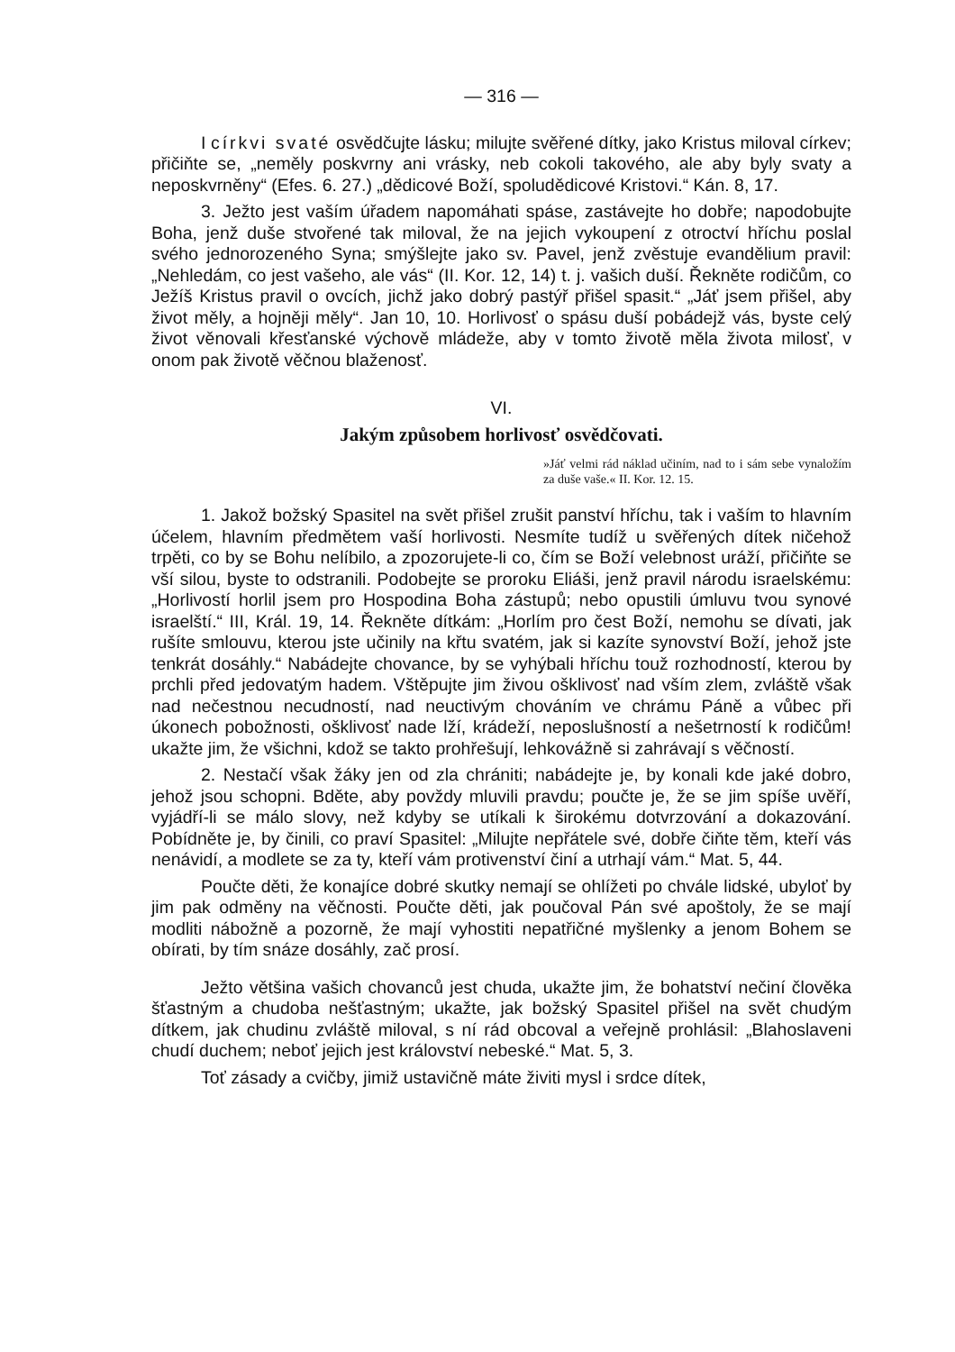— 316 —
I církvi svaté osvědčujte lásku; milujte svěřené dítky, jako Kristus miloval církev; přičiňte se, „neměly poskvrny ani vrásky, neb cokoli takového, ale aby byly svaty a neposkvrněny“ (Efes. 6. 27.) „dědicové Boží, spoludědicové Kristovi.“ Kán. 8, 17.
3. Ježto jest vaším úřadem napomáhati spáse, zastávejte ho dobře; napodobujte Boha, jenž duše stvořené tak miloval, že na jejich vykoupení z otroctví hříchu poslal svého jednorozeného Syna; smýšlejte jako sv. Pavel, jenž zvěstuje evandělium pravil: „Nehledám, co jest vašeho, ale vás“ (II. Kor. 12, 14) t. j. vašich duší. Řekněte rodičům, co Ježíš Kristus pravil o ovcích, jichž jako dobrý pastýř přišel spasit.“ „Jáť jsem přišel, aby život měly, a hojněji měly“. Jan 10, 10. Horlivosť o spásu duší pobádejž vás, byste celý život věnovali křesťanské výchově mládeže, aby v tomto životě měla života milosť, v onom pak životě věčnou blaženosť.
VI.
Jakým způsobem horlivosť osvědčovati.
»Jáť velmi rád náklad učiním, nad to i sám sebe vynaložím za duše vaše.« II. Kor. 12. 15.
1. Jakož božský Spasitel na svět přišel zrušit panství hříchu, tak i vaším to hlavním účelem, hlavním předmětem vaší horlivosti. Nesmíte tudíž u svěřených dítek ničehož trpěti, co by se Bohu nelíbilo, a zpozorujete-li co, čím se Boží velebnost uráží, přičiňte se vší silou, byste to odstranili. Podobejte se proroku Eliáši, jenž pravil národu israelskému: „Horlivostí horlil jsem pro Hospodina Boha zástupů; nebo opustili úmluvu tvou synové israelští.“ III, Král. 19, 14. Řekněte dítkám: „Horlím pro čest Boží, nemohu se dívati, jak rušíte smlouvu, kterou jste učinily na křtu svatém, jak si kazíte synovství Boží, jehož jste tenkrát dosáhly.“ Nabádejte chovance, by se vyhýbali hříchu touž rozhodností, kterou by prchli před jedovatým hadem. Vštěpujte jim živou ošklivosť nad vším zlem, zvláště však nad nečestnou necudností, nad neuctivým chováním ve chrámu Páně a vůbec při úkonech pobožnosti, ošklivosť nade lží, krádeží, neposlušností a nešetrností k rodičům! ukažte jim, že všichni, kdož se takto prohřešují, lehkovážně si zahrávají s věčností.
2. Nestačí však žáky jen od zla chrániti; nabádejte je, by konali kde jaké dobro, jehož jsou schopni. Bděte, aby povždy mluvili pravdu; poučte je, že se jim spíše uvěří, vyjádří-li se málo slovy, než kdyby se utíkali k širokému dotvrzování a dokazování. Pobídněte je, by činili, co praví Spasitel: „Milujte nepřátele své, dobře čiňte těm, kteří vás nenávidí, a modlete se za ty, kteří vám protivenství činí a utrhají vám.“ Mat. 5, 44.
Poučte děti, že konajíce dobré skutky nemají se ohlížeti po chvále lidské, ubyloť by jim pak odměny na věčnosti. Poučte děti, jak poučoval Pán své apoštoly, že se mají modliti nábožně a pozorně, že mají vyhostiti nepatřičné myšlenky a jenom Bohem se obírati, by tím snáze dosáhly, zač prosí.
Ježto většina vašich chovanců jest chuda, ukažte jim, že bohatství nečiní člověka šťastným a chudoba nešťastným; ukažte, jak božský Spasitel přišel na svět chudým dítkem, jak chudinu zvláště miloval, s ní rád obcoval a veřejně prohlásil: „Blahoslaveni chudí duchem; neboť jejich jest království nebeské.“ Mat. 5, 3.
Toť zásady a cvičby, jimiž ustavičně máte živiti mysl i srdce dítek,